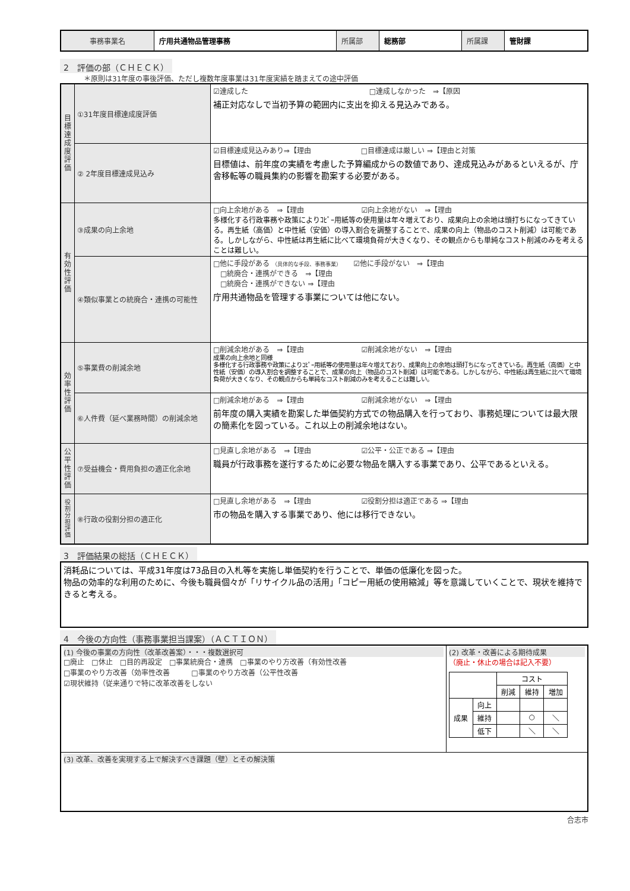| 事務事業名 | 庁用共通物品管理事務 | 所属部 | 総務部 | 所属課 | 管財課 |
2　評価の部（ＣＨＥＣＫ）
＊原則は31年度の事後評価、ただし複数年度事業は31年度実績を踏まえての途中評価
| 目標達成度評価 | ①31年度目標達成度評価 | ☑達成した □達成しなかった ⇒【原因 補正対応なしで当初予算の範囲内に支出を抑える見込みである。 |
| | ② 2年度目標達成見込み | ☑目標達成見込みあり⇒【理由 □目標達成は厳しい ⇒【理由と対策 目標値は、前年度の実績を考慮した予算編成からの数値であり、達成見込みがあるといえるが、庁舎移転等の職員集約の影響を勘案する必要がある。 |
| 有効性評価 | ③成果の向上余地 | □向上余地がある ⇒【理由 ☑向上余地がない ⇒【理由 多様化する行政事務や政策によりｺﾋﾟｰ用紙等の使用量は年々増えており、成果向上の余地は頭打ちになってきている。再生紙（高価）と中性紙（安価）の導入割合を調整することで、成果の向上（物品のコスト削減）は可能である。しかしながら、中性紙は再生紙に比べて環境負荷が大きくなり、その観点からも単純なコスト削減のみを考えることは難しい。 |
| | ④類似事業との統廃合・連携の可能性 | □他に手段がある （具体的な手段、事務事業） ☑他に手段がない ⇒【理由 □統廃合・連携ができる ⇒【理由 □統廃合・連携ができない ⇒【理由 庁用共通物品を管理する事業については他にない。 |
| 効率性評価 | ⑤事業費の削減余地 | □削減余地がある ⇒【理由 ☑削減余地がない ⇒【理由 成果の向上余地と同様 多様化する行政事務や政策によりｺﾋﾟｰ用紙等の使用量は年々増えており、成果向上の余地は頭打ちになってきている。再生紙（高価）と中性紙（安価）の導入割合を調整することで、成果の向上（物品のコスト削減）は可能である。しかしながら、中性紙は再生紙に比べて環境負荷が大きくなり、その観点からも単純なコスト削減のみを考えることは難しい。 |
| | ⑥人件費（延べ業務時間）の削減余地 | □削減余地がある ⇒【理由 ☑削減余地がない ⇒【理由 前年度の購入実績を勘案した単価契約方式での物品購入を行っており、事務処理については最大限の簡素化を図っている。これ以上の削減余地はない。 |
| 公平性評価 | ⑦受益機会・費用負担の適正化余地 | □見直し余地がある ⇒【理由 ☑公平・公正である ⇒【理由 職員が行政事務を遂行するために必要な物品を購入する事業であり、公平であるといえる。 |
| 役割分担評価 | ⑧行政の役割分担の適正化 | □見直し余地がある ⇒【理由 ☑役割分担は適正である ⇒【理由 市の物品を購入する事業であり、他には移行できない。 |
3　評価結果の総括（ＣＨＥＣＫ）
| 消耗品については、平成31年度は73品目の入札等を実施し単価契約を行うことで、単価の低廉化を図った。 物品の効率的な利用のために、今後も職員個々が「リサイクル品の活用」「コピー用紙の使用縮減」等を意識していくことで、現状を維持できると考える。 |
4　今後の方向性（事務事業担当課案）（ＡＣＴＩＯＮ）
| (1) 今後の事業の方向性（改革改善案）・・・複数選択可 □廃止 □休止 □目的再設定 □事業統廃合・連携 □事業のやり方改善（有効性改善 □事業のやり方改善（効率性改善 □事業のやり方改善（公平性改善 ☑現状維持（従来通りで特に改革改善をしない | (2) 改革・改善による期待成果 （廃止・休止の場合は記入不要） / / / コスト / / / / / / 削減 / 維持 / 増加 / / 成果 / 向上 / / / / / / 維持 / / ○ / ＼ / / / 低下 / / ＼ / ＼ / |
| (3) 改革、改善を実現する上で解決すべき課題（壁）とその解決策 | |
合志市